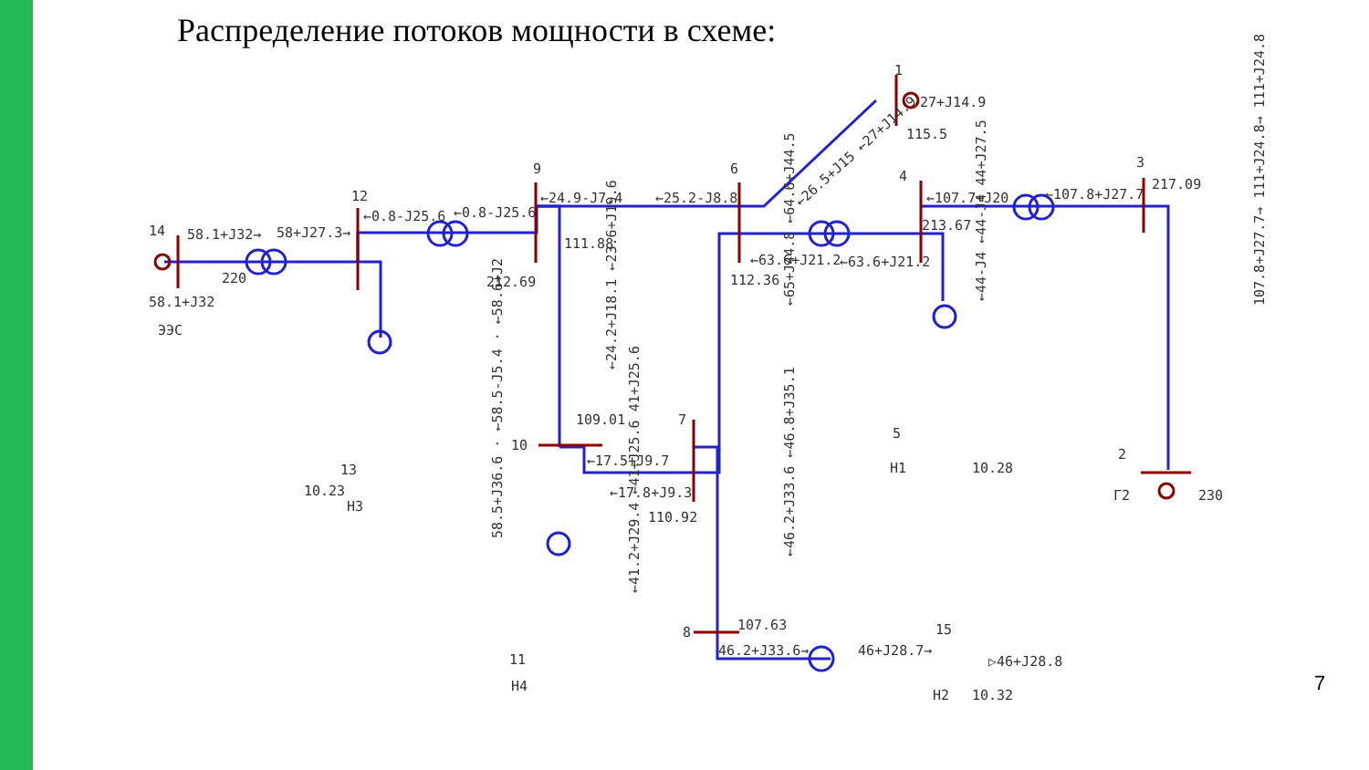Распределение потоков мощности в схеме:
1
27+J14.9
115.5
3
217.09
4
213.67
6
9
12
14
58.1+J32→
58+J27.3→
←0.8-J25.6
←0.8-J25.6
←24.9-J7.4
←25.2-J8.8
←107.7+J20
←107.8+J27.7
220
58.1+J32
ЭЭС
111.88
212.69
112.36
←63.6+J21.2
←63.6+J21.2
109.01
10
7
←17.5+J9.7
←17.8+J9.3
110.92
5
Н1
10.28
2
Г2
230
13
10.23
Н3
8
107.63
15
46.2+J33.6→
46+J28.7→
▷46+J28.8
Н2
10.32
11
Н4
58.5+J36.6 · ←58.5-J5.4 · ←58.6+J2
←24.2+J18.1 ←23.6+J19.6
←65+J44.8 ←64.6+J44.5
107.8+J27.7→ 111+J24.8→ 111+J24.8
←44-J4 ←44-J4 44+J27.5
←41.2+J29.4 ←41+J25.6 41+J25.6
←46.2+J33.6 ←46.8+J35.1
←26.5+J15 ←27+J14.9
7